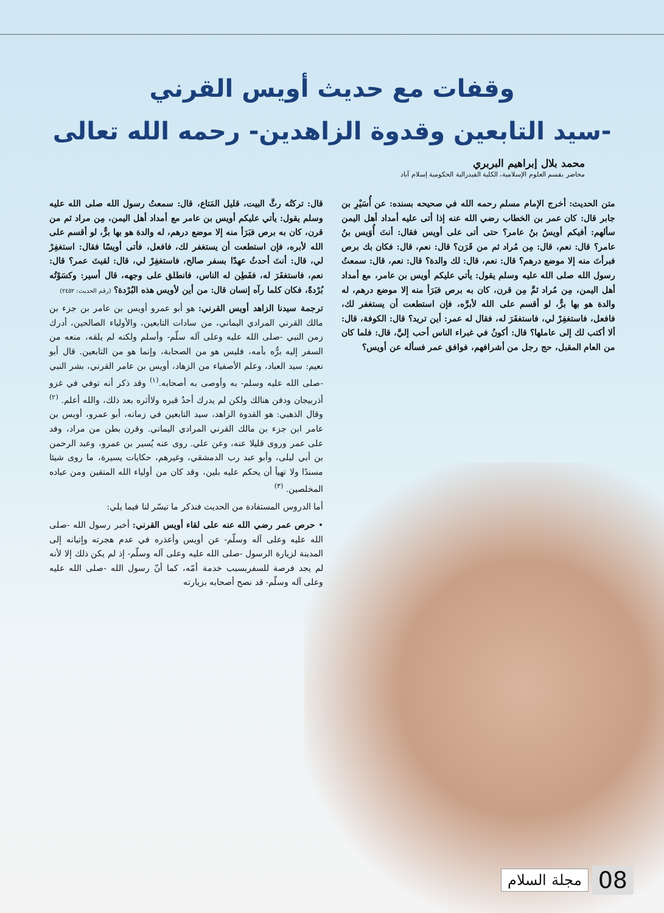وقفات مع حديث أويس القرني
-سيد التابعين وقدوة الزاهدين- رحمه الله تعالى
محمد بلال إبراهيم البربري
محاضر بقسم العلوم الإسلامية، الكلية الفيدرالية الحكومية إسلام آباد
متن الحديث: أخرج الإمام مسلم رحمه الله في صحيحه بسنده: عن أُسَيْرِ بن جابر قال: كان عمر بن الخطاب رضي الله عنه إذا أتى عليه أمداد أهل اليمن سألهم: أفيكم أويسُ بنُ عامر؟ حتى أتى على أويس فقال: أنتَ أُوَيس بنُ عامر؟ قال: نعم، قال: مِن مُراد ثم من قَرَن؟ قال: نعم، قال: فكان بك برص فبرأتَ منه إلا موضع درهم؟ قال: نعم، قال: لك والدة؟ قال: نعم، قال: سمعتُ رسول الله صلى الله عليه وسلم يقول: يأتي عليكم أويس بن عامر، مع أمداد أهل اليمن، مِن مُراد ثمَّ مِن قرن، كان به برص فبَرَأ منه إلا موضع درهم، له والدة هو بها برٌّ، لو أقسم على الله لأبرَّه، فإن استطعت أن يستغفر لك، فافعل، فاستغفِرْ لي، فاستغفَرَ له، فقال له عمر: أين تريد؟ قال: الكوفة، قال: ألا أكتب لك إلى عاملها؟ قال: أكونُ في غبراء الناس أحب إليَّ، قال: فلما كان من العام المقبل، حج رجل من أشرافهم، فوافق عمر فسأله عن أويس؟
قال: تركتُه رثَّ البيت، قليل المَتاع، قال: سمعتُ رسول الله صلى الله عليه وسلم يقول: يأتي عليكم أويس بن عامر مع أمداد أهل اليمن، مِن مراد ثم من قرن، كان به برص فبَرَأ منه إلا موضع درهم، له والدة هو بها برٌّ، لو أقسم على الله لأبره، فإن استطعت أن يستغفر لك، فافعل، فأتى أويسًا فقال: استغفِرْ لي، قال: أنتَ أحدثُ عهدًا بسفر صالح، فاستغفِرْ لي، قال: لقيتَ عمر؟ قال: نعم، فاستغفَرَ له، ففَطِن له الناس، فانطلق على وجهه، قال أسير: وكسَوْتُه بُرْدةً، فكان كلما رآه إنسان قال: من أين لأويس هذه البُرْدة؟ (رقم الحديث: ٢٤٥٢)
ترجمة سيدنا الزاهد أويس القرني: هو أبو عمرو أويس بن عامر بن جزء بن مالك القرني المرادي اليماني، من سادات التابعين، والأولياء الصالحين، أدرك زمن النبي -صلى الله عليه وعلى آله سلّم- وأسلم ولكنه لم يلقه، منعه من السفر إليه برُّه بأمه، فليس هو من الصحابة، وإنما هو من التابعين. قال أبو نعيم: سيد العباد، وعلم الأصفياء من الزهاد، أويس بن عامر القرني، بشر النبي -صلى الله عليه وسلم- به وأوصى به أصحابه.<sup>(١)</sup> وقد ذكر أنه توفي في غزو أذربيجان ودفن هنالك ولكن لم يدرك أحدٌ قبره ولاأثره بعد ذلك، والله أعلم. <sup>(٢)</sup> وقال الذهبي: هو القدوة الزاهد، سيد التابعين في زمانه، أبو عمرو، أويس بن عامر ابن جزء بن مالك القرني المرادي اليماني. وقرن بطن من مراد، وفد على عمر وروى قليلا عنه، وعن علي. روى عنه يُسير بن عمرو، وعبد الرحمن بن أبي ليلى، وأبو عبد رب الدمشقي، وغيرهم، حكايات يسيرة، ما روى شيئا مسندًا ولا تهيأ أن يحكم عليه بلين، وقد كان من أولياء الله المتقين ومن عباده المخلصين. <sup>(٣)</sup>
أما الدروس المستفادة من الحديث فنذكر ما تيسّر لنا فيما يلي:
• حرص عمر رضي الله عنه على لقاء أويس القرني: أخبر رسول الله -صلى الله عليه وعلى آله وسلّم- عن أويس وأعذره في عدم هجرته وإتيانه إلى المدينة لزيارة الرسول -صلى الله عليه وعلى آله وسلّم- إذ لم يكن ذلك إلا لأنه لم يجد فرصة للسفربسبب خدمة أمّه، كما أنّ رسول الله -صلى الله عليه وعلى آله وسلّم- قد نصح أصحابه بزيارته
مجلة السلام 08